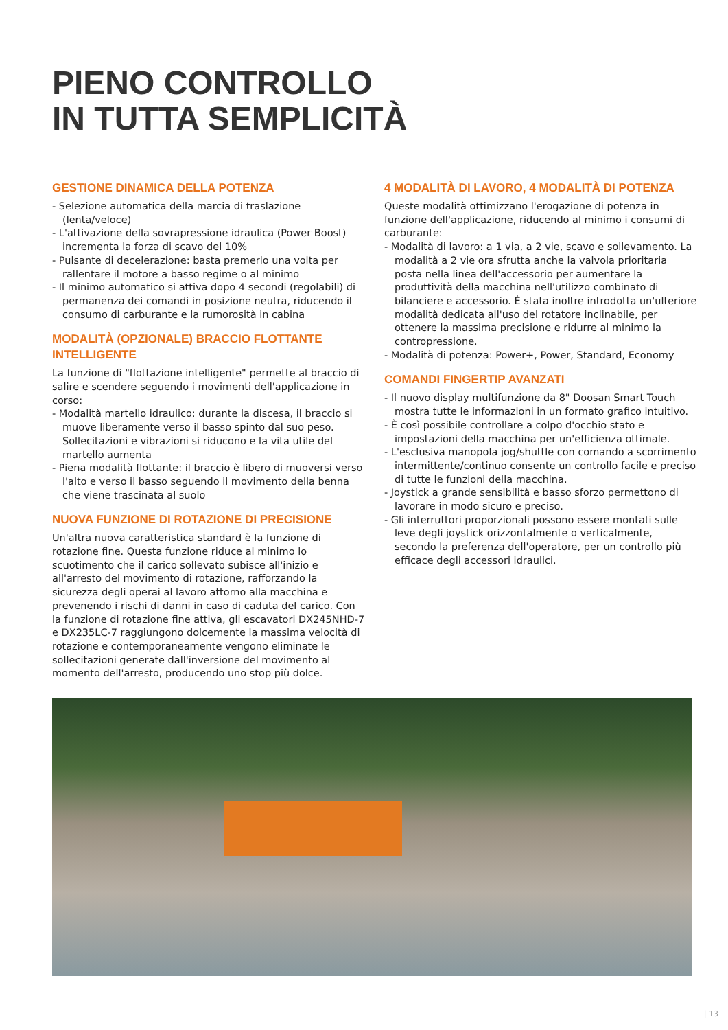PIENO CONTROLLO
IN TUTTA SEMPLICITÀ
GESTIONE DINAMICA DELLA POTENZA
- Selezione automatica della marcia di traslazione (lenta/veloce)
- L'attivazione della sovrapressione idraulica (Power Boost) incrementa la forza di scavo del 10%
- Pulsante di decelerazione: basta premerlo una volta per rallentare il motore a basso regime o al minimo
- Il minimo automatico si attiva dopo 4 secondi (regolabili) di permanenza dei comandi in posizione neutra, riducendo il consumo di carburante e la rumorosità in cabina
MODALITÀ (OPZIONALE) BRACCIO FLOTTANTE INTELLIGENTE
La funzione di "flottazione intelligente" permette al braccio di salire e scendere seguendo i movimenti dell'applicazione in corso:
- Modalità martello idraulico: durante la discesa, il braccio si muove liberamente verso il basso spinto dal suo peso. Sollecitazioni e vibrazioni si riducono e la vita utile del martello aumenta
- Piena modalità flottante: il braccio è libero di muoversi verso l'alto e verso il basso seguendo il movimento della benna che viene trascinata al suolo
NUOVA FUNZIONE DI ROTAZIONE DI PRECISIONE
Un'altra nuova caratteristica standard è la funzione di rotazione fine. Questa funzione riduce al minimo lo scuotimento che il carico sollevato subisce all'inizio e all'arresto del movimento di rotazione, rafforzando la sicurezza degli operai al lavoro attorno alla macchina e prevenendo i rischi di danni in caso di caduta del carico. Con la funzione di rotazione fine attiva, gli escavatori DX245NHD-7 e DX235LC-7 raggiungono dolcemente la massima velocità di rotazione e contemporaneamente vengono eliminate le sollecitazioni generate dall'inversione del movimento al momento dell'arresto, producendo uno stop più dolce.
4 MODALITÀ DI LAVORO, 4 MODALITÀ DI POTENZA
Queste modalità ottimizzano l'erogazione di potenza in funzione dell'applicazione, riducendo al minimo i consumi di carburante:
- Modalità di lavoro: a 1 via, a 2 vie, scavo e sollevamento. La modalità a 2 vie ora sfrutta anche la valvola prioritaria posta nella linea dell'accessorio per aumentare la produttività della macchina nell'utilizzo combinato di bilanciere e accessorio. È stata inoltre introdotta un'ulteriore modalità dedicata all'uso del rotatore inclinabile, per ottenere la massima precisione e ridurre al minimo la contropressione.
- Modalità di potenza: Power+, Power, Standard, Economy
COMANDI FINGERTIP AVANZATI
- Il nuovo display multifunzione da 8" Doosan Smart Touch mostra tutte le informazioni in un formato grafico intuitivo.
- È così possibile controllare a colpo d'occhio stato e impostazioni della macchina per un'efficienza ottimale.
- L'esclusiva manopola jog/shuttle con comando a scorrimento intermittente/continuo consente un controllo facile e preciso di tutte le funzioni della macchina.
- Joystick a grande sensibilità e basso sforzo permettono di lavorare in modo sicuro e preciso.
- Gli interruttori proporzionali possono essere montati sulle leve degli joystick orizzontalmente o verticalmente, secondo la preferenza dell'operatore, per un controllo più efficace degli accessori idraulici.
| 13